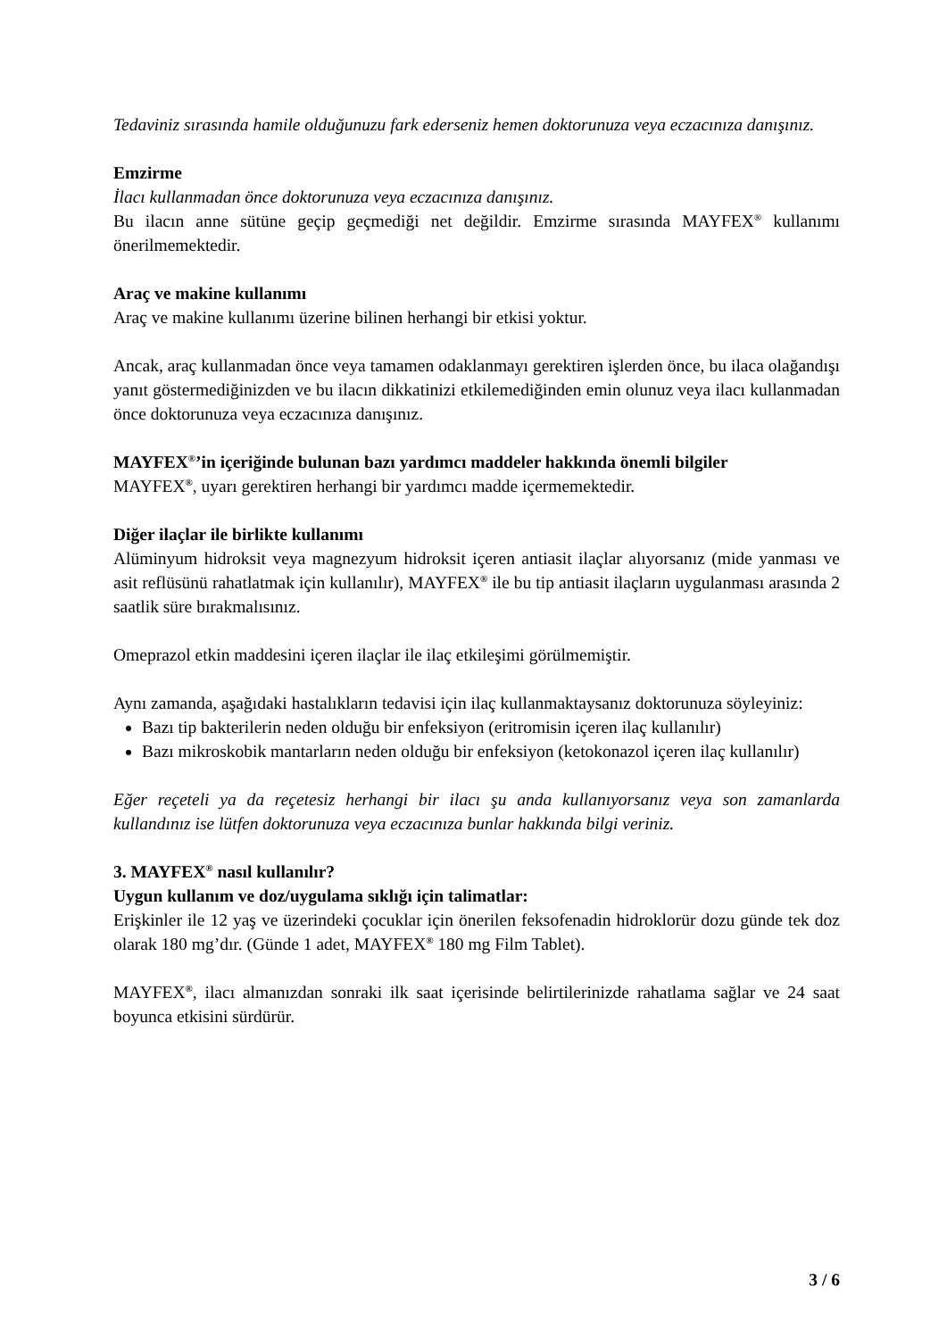Tedaviniz sırasında hamile olduğunuzu fark ederseniz hemen doktorunuza veya eczacınıza danışınız.
Emzirme
İlacı kullanmadan önce doktorunuza veya eczacınıza danışınız.
Bu ilacın anne sütüne geçip geçmediği net değildir. Emzirme sırasında MAYFEX<sup>®</sup> kullanımı önerilmemektedir.
Araç ve makine kullanımı
Araç ve makine kullanımı üzerine bilinen herhangi bir etkisi yoktur.
Ancak, araç kullanmadan önce veya tamamen odaklanmayı gerektiren işlerden önce, bu ilaca olağandışı yanıt göstermediğinizden ve bu ilacın dikkatinizi etkilemediğinden emin olunuz veya ilacı kullanmadan önce doktorunuza veya eczacınıza danışınız.
MAYFEX<sup>®</sup>’in içeriğinde bulunan bazı yardımcı maddeler hakkında önemli bilgiler
MAYFEX<sup>®</sup>, uyarı gerektiren herhangi bir yardımcı madde içermemektedir.
Diğer ilaçlar ile birlikte kullanımı
Alüminyum hidroksit veya magnezyum hidroksit içeren antiasit ilaçlar alıyorsanız (mide yanması ve asit reflüsünü rahatlatmak için kullanılır), MAYFEX<sup>®</sup> ile bu tip antiasit ilaçların uygulanması arasında 2 saatlik süre bırakmalısınız.
Omeprazol etkin maddesini içeren ilaçlar ile ilaç etkileşimi görülmemiştir.
Aynı zamanda, aşağıdaki hastalıkların tedavisi için ilaç kullanmaktaysanız doktorunuza söyleyiniz:
Bazı tip bakterilerin neden olduğu bir enfeksiyon (eritromisin içeren ilaç kullanılır)
Bazı mikroskobik mantarların neden olduğu bir enfeksiyon (ketokonazol içeren ilaç kullanılır)
Eğer reçeteli ya da reçetesiz herhangi bir ilacı şu anda kullanıyorsanız veya son zamanlarda kullandınız ise lütfen doktorunuza veya eczacınıza bunlar hakkında bilgi veriniz.
3. MAYFEX<sup>®</sup> nasıl kullanılır?
Uygun kullanım ve doz/uygulama sıklığı için talimatlar:
Erişkinler ile 12 yaş ve üzerindeki çocuklar için önerilen feksofenadin hidroklorür dozu günde tek doz olarak 180 mg’dır. (Günde 1 adet, MAYFEX<sup>®</sup> 180 mg Film Tablet).
MAYFEX<sup>®</sup>, ilacı almanızdan sonraki ilk saat içerisinde belirtilerinizde rahatlama sağlar ve 24 saat boyunca etkisini sürdürür.
3 / 6